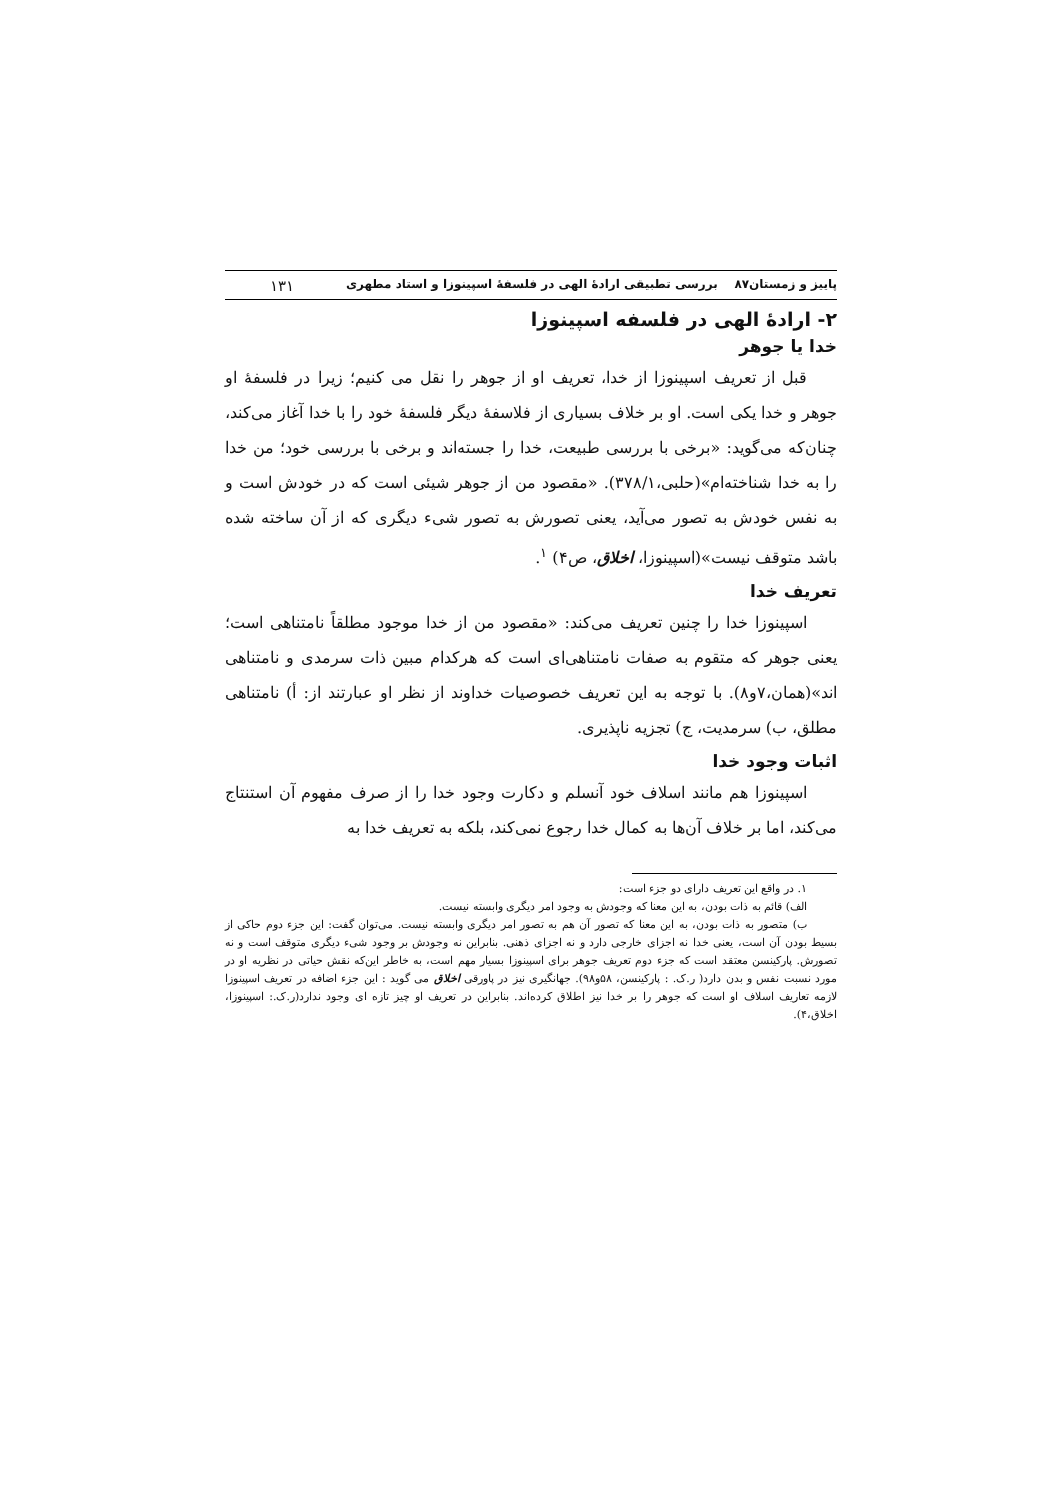پاییز و زمستان۸۷ بررسی تطبیقی ارادهٔ الهی در فلسفهٔ اسپینوزا و استاد مطهری ۱۳۱
۲- ارادهٔ الهی در فلسفه اسپینوزا
خدا یا جوهر
قبل از تعریف اسپینوزا از خدا، تعریف او از جوهر را نقل می کنیم؛ زیرا در فلسفهٔ او جوهر و خدا یکی است. او بر خلاف بسیاری از فلاسفهٔ دیگر فلسفهٔ خود را با خدا آغاز می‌کند، چنان‌که می‌گوید: «برخی با بررسی طبیعت، خدا را جسته‌اند و برخی با بررسی خود؛ من خدا را به خدا شناخته‌ام»(حلبی،۳۷۸/۱). «مقصود من از جوهر شیئی است که در خودش است و به نفس خودش به تصور می‌آید، یعنی تصورش به تصور شیء دیگری که از آن ساخته شده باشد متوقف نیست»(اسپینوزا، اخلاق، ص۴) <sup>۱</sup>.
تعریف خدا
اسپینوزا خدا را چنین تعریف می‌کند: «مقصود من از خدا موجود مطلقاً نامتناهی است؛ یعنی جوهر که متقوم به صفات نامتناهی‌ای است که هرکدام مبین ذات سرمدی و نامتناهی اند»(همان،۷و۸). با توجه به این تعریف خصوصیات خداوند از نظر او عبارتند از: أ) نامتناهی مطلق، ب) سرمدیت، ج) تجزیه ناپذیری.
اثبات وجود خدا
اسپینوزا هم مانند اسلاف خود آنسلم و دکارت وجود خدا را از صرف مفهوم آن استنتاج می‌کند، اما بر خلاف آن‌ها به کمال خدا رجوع نمی‌کند، بلکه به تعریف خدا به
۱. در واقع این تعریف دارای دو جزء است:
الف) قائم به ذات بودن، به این معنا که وجودش به وجود امر دیگری وابسته نیست.
ب) متصور به ذات بودن، به این معنا که تصور آن هم به تصور امر دیگری وابسته نیست. می‌توان گفت: این جزء دوم حاکی از بسیط بودن آن است، یعنی خدا نه اجزای خارجی دارد و نه اجزای ذهنی. بنابراین نه وجودش بر وجود شیء دیگری متوقف است و نه تصورش. پارکینسن معتقد است که جزء دوم تعریف جوهر برای اسپینوزا بسیار مهم است، به خاطر این‌که نقش حیاتی در نظریه او در مورد نسبت نفس و بدن دارد( ر.ک. : پارکینسن، ۵۸و۹۸). جهانگیری نیز در پاورقی اخلاق می گوید : این جزء اضافه در تعریف اسپینوزا لازمه تعاریف اسلاف او است که جوهر را بر خدا نیز اطلاق کرده‌اند. بنابراین در تعریف او چیز تازه ای وجود ندارد(ر.ک.: اسپینوزا، اخلاق،۴).